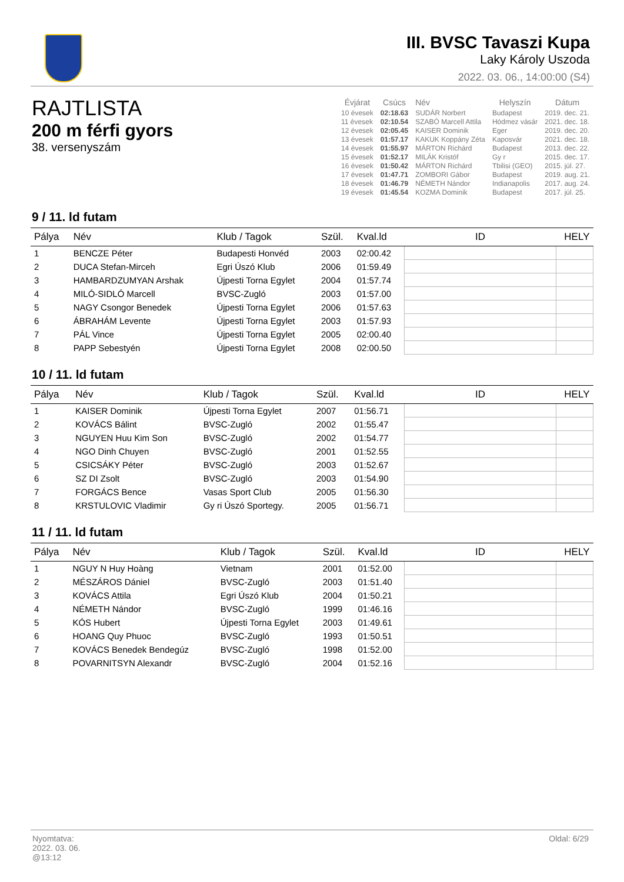III. BVSC Tavaszi Kupa
Laky Károly Uszoda
2022. 03. 06., 14:00:00 (S4)
RAJTLISTA
200 m férfi gyors
38. versenyszám
| Évjárat | Csúcs | Név | Helyszín | Dátum |
| --- | --- | --- | --- | --- |
| 10 évesek | 02:18.63 | SUDÁR Norbert | Budapest | 2019. dec. 21. |
| 11 évesek | 02:10.54 | SZABÓ Marcell Attila | Hódmez vásár | 2021. dec. 18. |
| 12 évesek | 02:05.45 | KAISER Dominik | Eger | 2019. dec. 20. |
| 13 évesek | 01:57.17 | KAKUK Koppány Zéta | Kaposvár | 2021. dec. 18. |
| 14 évesek | 01:55.97 | MÁRTON Richárd | Budapest | 2013. dec. 22. |
| 15 évesek | 01:52.17 | MILÁK Kristóf | Gy r | 2015. dec. 17. |
| 16 évesek | 01:50.42 | MÁRTON Richárd | Tbilisi (GEO) | 2015. júl. 27. |
| 17 évesek | 01:47.71 | ZOMBORI Gábor | Budapest | 2019. aug. 21. |
| 18 évesek | 01:46.79 | NÉMETH Nándor | Indianapolis | 2017. aug. 24. |
| 19 évesek | 01:45.54 | KOZMA Dominik | Budapest | 2017. júl. 25. |
9 / 11. ld futam
| Pálya | Név | Klub / Tagok | Szül. | Kval.ld | ID | HELY |
| --- | --- | --- | --- | --- | --- | --- |
| 1 | BENCZE Péter | Budapesti Honvéd | 2003 | 02:00.42 | | |
| 2 | DUCA Stefan-Mirceh | Egri Úszó Klub | 2006 | 01:59.49 | | |
| 3 | HAMBARDZUMYAN Arshak | Újpesti Torna Egylet | 2004 | 01:57.74 | | |
| 4 | MILÓ-SIDLÓ Marcell | BVSC-Zugló | 2003 | 01:57.00 | | |
| 5 | NAGY Csongor Benedek | Újpesti Torna Egylet | 2006 | 01:57.63 | | |
| 6 | ÁBRAHÁM Levente | Újpesti Torna Egylet | 2003 | 01:57.93 | | |
| 7 | PÁL Vince | Újpesti Torna Egylet | 2005 | 02:00.40 | | |
| 8 | PAPP Sebestyén | Újpesti Torna Egylet | 2008 | 02:00.50 | | |
10 / 11. ld futam
| Pálya | Név | Klub / Tagok | Szül. | Kval.ld | ID | HELY |
| --- | --- | --- | --- | --- | --- | --- |
| 1 | KAISER Dominik | Újpesti Torna Egylet | 2007 | 01:56.71 | | |
| 2 | KOVÁCS Bálint | BVSC-Zugló | 2002 | 01:55.47 | | |
| 3 | NGUYEN Huu Kim Son | BVSC-Zugló | 2002 | 01:54.77 | | |
| 4 | NGO Dinh Chuyen | BVSC-Zugló | 2001 | 01:52.55 | | |
| 5 | CSICSÁKY Péter | BVSC-Zugló | 2003 | 01:52.67 | | |
| 6 | SZ DI Zsolt | BVSC-Zugló | 2003 | 01:54.90 | | |
| 7 | FORGÁCS Bence | Vasas Sport Club | 2005 | 01:56.30 | | |
| 8 | KRSTULOVIC Vladimir | Gy ri Úszó Sportegy. | 2005 | 01:56.71 | | |
11 / 11. ld futam
| Pálya | Név | Klub / Tagok | Szül. | Kval.ld | ID | HELY |
| --- | --- | --- | --- | --- | --- | --- |
| 1 | NGUY N Huy Hoàng | Vietnam | 2001 | 01:52.00 | | |
| 2 | MÉSZÁROS Dániel | BVSC-Zugló | 2003 | 01:51.40 | | |
| 3 | KOVÁCS Attila | Egri Úszó Klub | 2004 | 01:50.21 | | |
| 4 | NÉMETH Nándor | BVSC-Zugló | 1999 | 01:46.16 | | |
| 5 | KÓS Hubert | Újpesti Torna Egylet | 2003 | 01:49.61 | | |
| 6 | HOANG Quy Phuoc | BVSC-Zugló | 1993 | 01:50.51 | | |
| 7 | KOVÁCS Benedek Bendegúz | BVSC-Zugló | 1998 | 01:52.00 | | |
| 8 | POVARNITSYN Alexandr | BVSC-Zugló | 2004 | 01:52.16 | | |
Nyomtatva:
2022. 03. 06.
@13:12
Oldal: 6/29